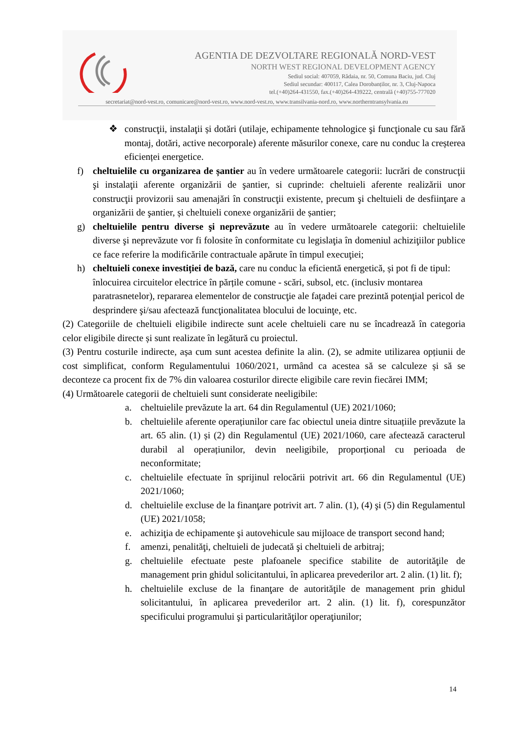AGENTIA DE DEZVOLTARE REGIONALĂ NORD-VEST
NORTH WEST REGIONAL DEVELOPMENT AGENCY
Sediul social: 407059, Rădaia, nr. 50, Comuna Baciu, jud. Cluj
Sediul secundar: 400117, Calea Dorobanților, nr. 3, Cluj-Napoca
tel.(+40)264-431550, fax.(+40)264-439222, centrală (+40)755-777020
secretariat@nord-vest.ro, comunicare@nord-vest.ro, www.nord-vest.ro, www.transilvania-nord.ro, www.northerntransylvania.eu
❖ construcţii, instalaţii și dotări (utilaje, echipamente tehnologice şi funcţionale cu sau fără montaj, dotări, active necorporale) aferente măsurilor conexe, care nu conduc la creșterea eficienței energetice.
f) cheltuielile cu organizarea de șantier au în vedere următoarele categorii: lucrări de construcţii şi instalaţii aferente organizării de şantier, si cuprinde: cheltuieli aferente realizării unor construcţii provizorii sau amenajări în construcţii existente, precum şi cheltuieli de desfiinţare a organizării de şantier, și cheltuieli conexe organizării de șantier;
g) cheltuielile pentru diverse şi neprevăzute au în vedere următoarele categorii: cheltuielile diverse şi neprevăzute vor fi folosite în conformitate cu legislaţia în domeniul achiziţiilor publice ce face referire la modificările contractuale apărute în timpul execuţiei;
h) cheltuieli conexe investiției de bază, care nu conduc la eficientă energetică, și pot fi de tipul: înlocuirea circuitelor electrice în părțile comune - scări, subsol, etc. (inclusiv montarea paratrasnetelor), repararea elementelor de construcţie ale faţadei care prezintă potenţial pericol de desprindere şi/sau afectează funcţionalitatea blocului de locuinţe, etc.
(2) Categoriile de cheltuieli eligibile indirecte sunt acele cheltuieli care nu se încadrează în categoria celor eligibile directe și sunt realizate în legătură cu proiectul.
(3) Pentru costurile indirecte, așa cum sunt acestea definite la alin. (2), se admite utilizarea opțiunii de cost simplificat, conform Regulamentului 1060/2021, urmând ca acestea să se calculeze și să se deconteze ca procent fix de 7% din valoarea costurilor directe eligibile care revin fiecărei IMM;
(4) Următoarele categorii de cheltuieli sunt considerate neeligibile:
a. cheltuielile prevăzute la art. 64 din Regulamentul (UE) 2021/1060;
b. cheltuielile aferente operațiunilor care fac obiectul uneia dintre situațiile prevăzute la art. 65 alin. (1) și (2) din Regulamentul (UE) 2021/1060, care afectează caracterul durabil al operațiunilor, devin neeligibile, proporțional cu perioada de neconformitate;
c. cheltuielile efectuate în sprijinul relocării potrivit art. 66 din Regulamentul (UE) 2021/1060;
d. cheltuielile excluse de la finanţare potrivit art. 7 alin. (1), (4) şi (5) din Regulamentul (UE) 2021/1058;
e. achiziţia de echipamente şi autovehicule sau mijloace de transport second hand;
f. amenzi, penalităţi, cheltuieli de judecată şi cheltuieli de arbitraj;
g. cheltuielile efectuate peste plafoanele specifice stabilite de autorităţile de management prin ghidul solicitantului, în aplicarea prevederilor art. 2 alin. (1) lit. f);
h. cheltuielile excluse de la finanţare de autorităţile de management prin ghidul solicitantului, în aplicarea prevederilor art. 2 alin. (1) lit. f), corespunzător specificului programului şi particularităţilor operaţiunilor;
14